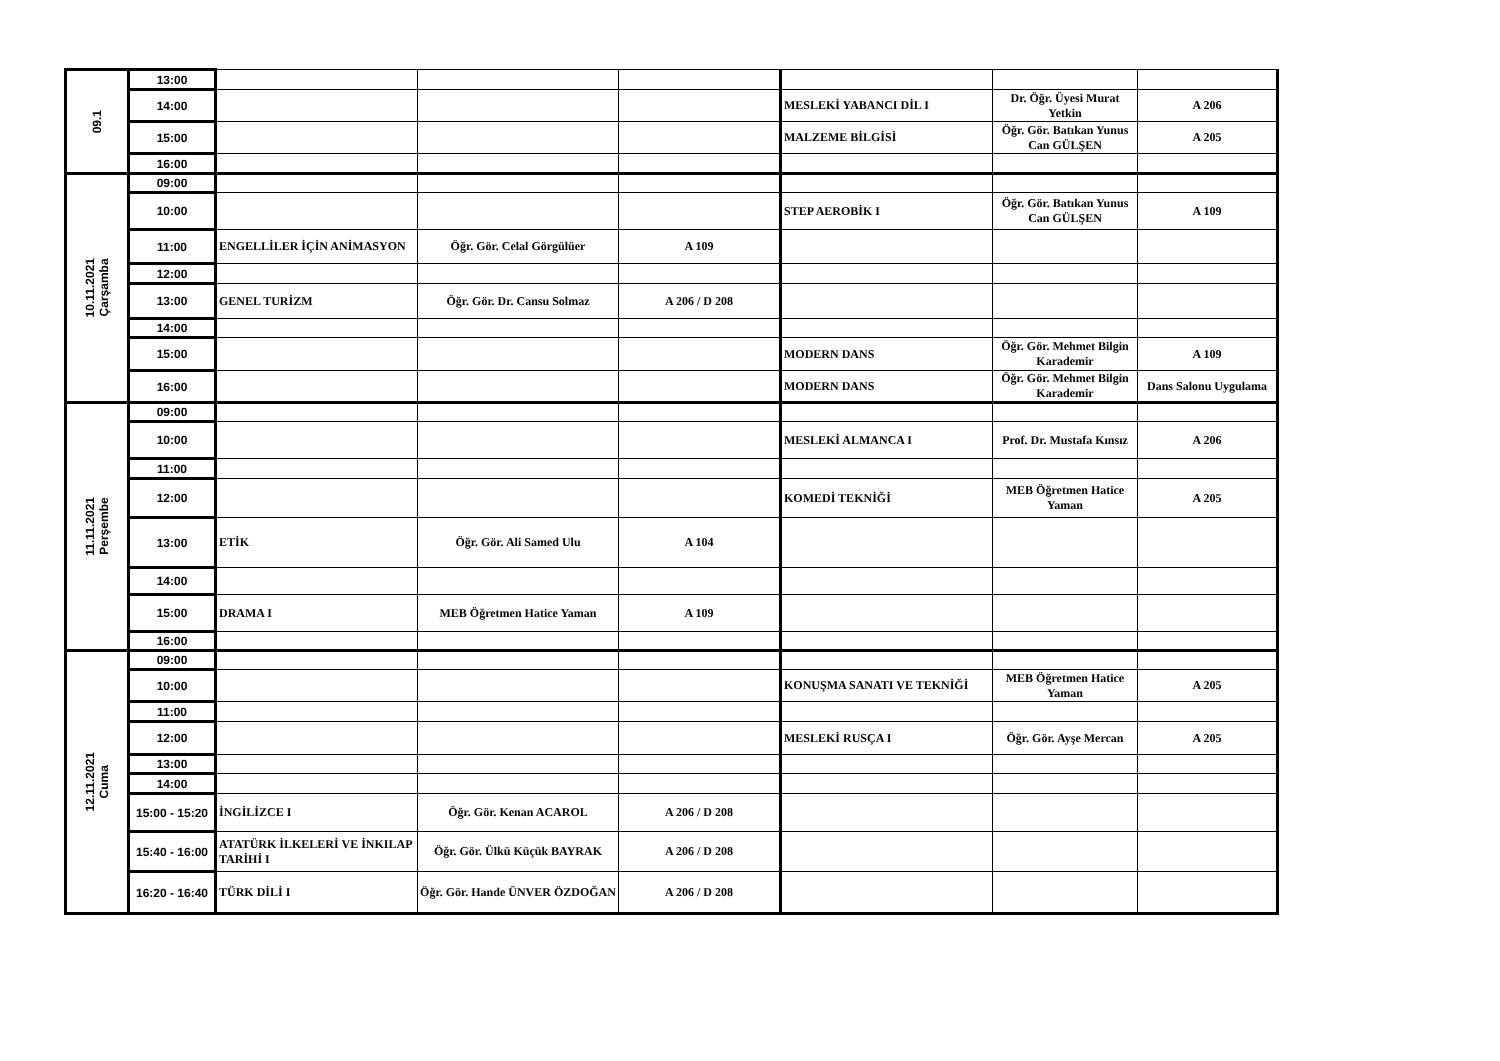| 09.1 | 13:00 | | | | | | |
| | 14:00 | | | | MESLEKİ YABANCI DİL I | Dr. Öğr. Üyesi Murat Yetkin | A 206 |
| | 15:00 | | | | MALZEME BİLGİSİ | Öğr. Gör. Batıkan Yunus Can GÜLŞEN | A 205 |
| | 16:00 | | | | | | |
| 10.11.2021 Çarşamba | 09:00 | | | | | | |
| | 10:00 | | | | STEP AEROBİK I | Öğr. Gör. Batıkan Yunus Can GÜLŞEN | A 109 |
| | 11:00 | ENGELLİLER İÇİN ANİMASYON | Öğr. Gör. Celal Görgülüer | A 109 | | | |
| | 12:00 | | | | | | |
| | 13:00 | GENEL TURİZM | Öğr. Gör. Dr. Cansu Solmaz | A 206 / D 208 | | | |
| | 14:00 | | | | | | |
| | 15:00 | | | | MODERN DANS | Öğr. Gör. Mehmet Bilgin Karademir | A 109 |
| | 16:00 | | | | MODERN DANS | Öğr. Gör. Mehmet Bilgin Karademir | Dans Salonu Uygulama |
| 11.11.2021 Perşembe | 09:00 | | | | | | |
| | 10:00 | | | | MESLEKİ ALMANCA I | Prof. Dr. Mustafa Kınsız | A 206 |
| | 11:00 | | | | | | |
| | 12:00 | | | | KOMEDİ TEKNİĞİ | MEB Öğretmen Hatice Yaman | A 205 |
| | 13:00 | ETİK | Öğr. Gör. Ali Samed Ulu | A 104 | | | |
| | 14:00 | | | | | | |
| | 15:00 | DRAMA I | MEB Öğretmen Hatice Yaman | A 109 | | | |
| | 16:00 | | | | | | |
| 12.11.2021 Cuma | 09:00 | | | | | | |
| | 10:00 | | | | KONUŞMA SANATI VE TEKNİĞİ | MEB Öğretmen Hatice Yaman | A 205 |
| | 11:00 | | | | | | |
| | 12:00 | | | | MESLEKİ RUSÇA I | Öğr. Gör. Ayşe Mercan | A 205 |
| | 13:00 | | | | | | |
| | 14:00 | | | | | | |
| | 15:00 - 15:20 | İNGİLİZCE I | Öğr. Gör. Kenan ACAROL | A 206 / D 208 | | | |
| | 15:40 - 16:00 | ATATÜRK İLKELERİ VE İNKILAP TARİHİ I | Öğr. Gör. Ülkü Küçük BAYRAK | A 206 / D 208 | | | |
| | 16:20 - 16:40 | TÜRK DİLİ I | Öğr. Gör. Hande ÜNVER ÖZDOĞAN | A 206 / D 208 | | | |